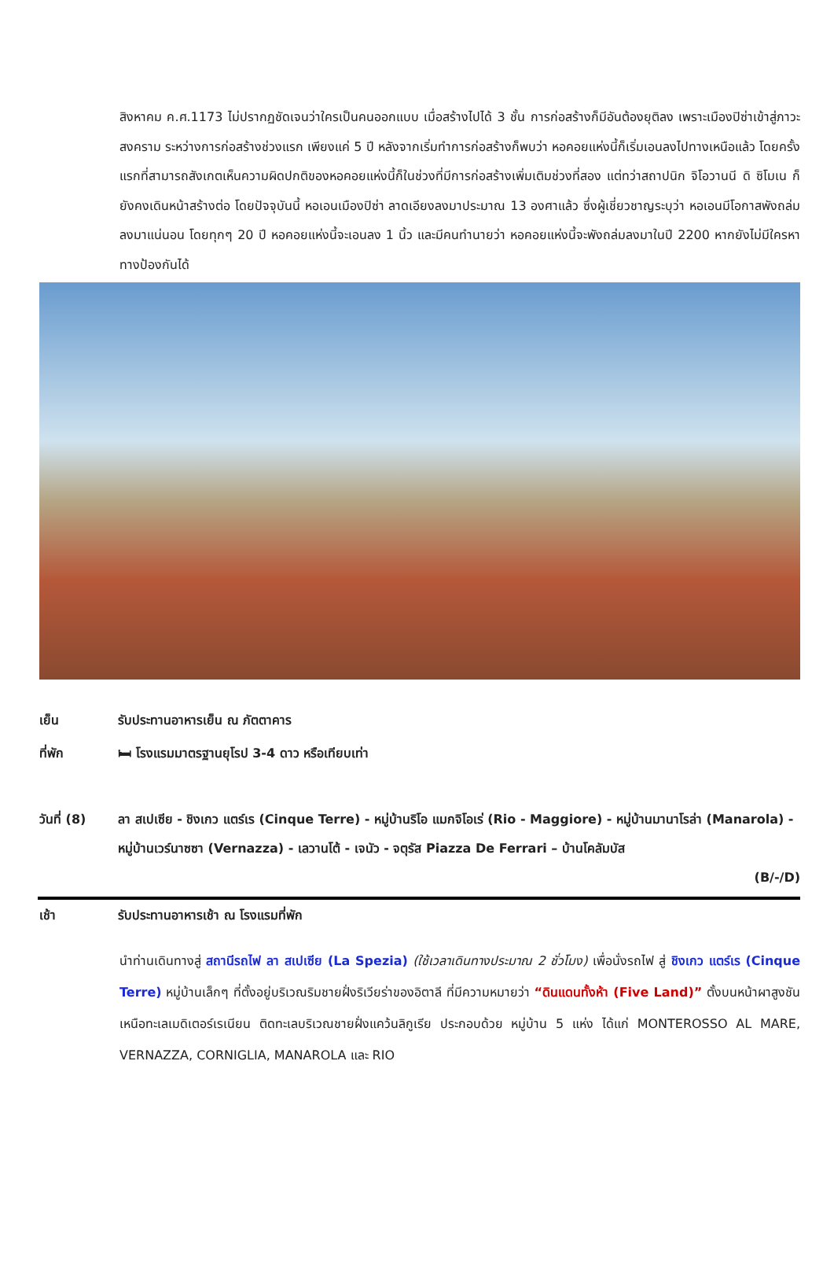สิงหาคม ค.ศ.1173 ไม่ปรากฏชัดเจนว่าใครเป็นคนออกแบบ เมื่อสร้างไปได้ 3 ชั้น การก่อสร้างก็มีอันต้องยุติลง เพราะเมืองปิซ่าเข้าสู่ภาวะสงคราม ระหว่างการก่อสร้างช่วงแรก เพียงแค่ 5 ปี หลังจากเริ่มทำการก่อสร้างก็พบว่า หอคอยแห่งนี้ก็เริ่มเอนลงไปทางเหนือแล้ว โดยครั้งแรกที่สามารถสังเกตเห็นความผิดปกติของหอคอยแห่งนี้ก็ในช่วงที่มีการก่อสร้างเพิ่มเติมช่วงที่สอง แต่ทว่าสถาปนิก จิโอวานนี ดิ ซิโมเน ก็ยังคงเดินหน้าสร้างต่อ โดยปัจจุบันนี้ หอเอนเมืองปิซ่า ลาดเอียงลงมาประมาณ 13 องศาแล้ว ซึ่งผู้เชี่ยวชาญระบุว่า หอเอนมีโอกาสพังถล่มลงมาแน่นอน โดยทุกๆ 20 ปี หอคอยแห่งนี้จะเอนลง 1 นิ้ว และมีคนทำนายว่า หอคอยแห่งนี้จะพังถล่มลงมาในปี 2200 หากยังไม่มีใครหาทางป้องกันได้
เย็น รับประทานอาหารเย็น ณ ภัตตาคาร
ที่พัก 🛏 โรงแรมมาตรฐานยุโรป 3-4 ดาว หรือเทียบเท่า
วันที่ (8) ลา สเปเซีย - ชิงเกว แตร์เร (Cinque Terre) - หมู่บ้านริโอ แมกจิโอเร่ (Rio - Maggiore) - หมู่บ้านมานาโรล่า (Manarola) - หมู่บ้านเวร์นาซซา (Vernazza) - เลวานโต้ - เจนัว - จตุรัส Piazza De Ferrari – บ้านโคลัมบัส
(B/-/D)
เช้า รับประทานอาหารเช้า ณ โรงแรมที่พัก
นำท่านเดินทางสู่ สถานีรถไฟ ลา สเปเซีย (La Spezia) (ใช้เวลาเดินทางประมาณ 2 ชั่วโมง) เพื่อนั่งรถไฟ สู่ ชิงเกว แตร์เร (Cinque Terre) หมู่บ้านเล็กๆ ที่ตั้งอยู่บริเวณริมชายฝั่งริเวียร่าของอิตาลี ที่มีความหมายว่า “ดินแดนทั้งห้า (Five Land)” ตั้งบนหน้าผาสูงชันเหนือทะเลเมดิเตอร์เรเนียน ติดทะเลบริเวณชายฝั่งแคว้นลิกูเรีย ประกอบด้วย หมู่บ้าน 5 แห่ง ได้แก่ MONTEROSSO AL MARE, VERNAZZA, CORNIGLIA, MANAROLA และ RIO